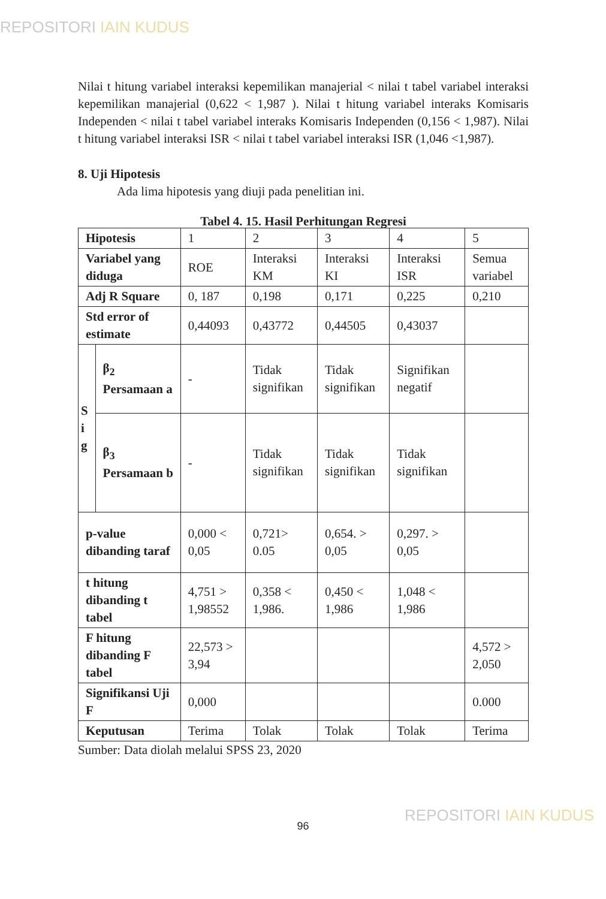REPOSITORI IAIN KUDUS
Nilai t hitung variabel interaksi kepemilikan manajerial < nilai t tabel variabel interaksi kepemilikan manajerial (0,622 < 1,987 ). Nilai t hitung variabel interaks Komisaris Independen < nilai t tabel variabel interaks Komisaris Independen (0,156 < 1,987). Nilai t hitung variabel interaksi ISR < nilai t tabel variabel interaksi ISR (1,046 <1,987).
8. Uji Hipotesis
Ada lima hipotesis yang diuji pada penelitian ini.
Tabel 4. 15. Hasil Perhitungan Regresi
| Hipotesis | | 1 | 2 | 3 | 4 | 5 |
| Variabel yang diduga | | ROE | Interaksi KM | Interaksi KI | Interaksi ISR | Semua variabel |
| Adj R Square | | 0, 187 | 0,198 | 0,171 | 0,225 | 0,210 |
| Std error of estimate | | 0,44093 | 0,43772 | 0,44505 | 0,43037 | |
| S i g | β<sub>2</sub> Persamaan a | - | Tidak signifikan | Tidak signifikan | Signifikan negatif | |
| | β<sub>3</sub> Persamaan b | - | Tidak signifikan | Tidak signifikan | Tidak signifikan | |
| p-value dibanding taraf | | 0,000 < 0,05 | 0,721> 0.05 | 0,654. > 0,05 | 0,297. > 0,05 | |
| t hitung dibanding t tabel | | 4,751 > 1,98552 | 0,358 < 1,986. | 0,450 < 1,986 | 1,048 < 1,986 | |
| F hitung dibanding F tabel | | 22,573 > 3,94 | | | | 4,572 > 2,050 |
| Signifikansi Uji F | | 0,000 | | | | 0.000 |
| Keputusan | | Terima | Tolak | Tolak | Tolak | Terima |
Sumber: Data diolah melalui SPSS 23, 2020
96
REPOSITORI IAIN KUDUS